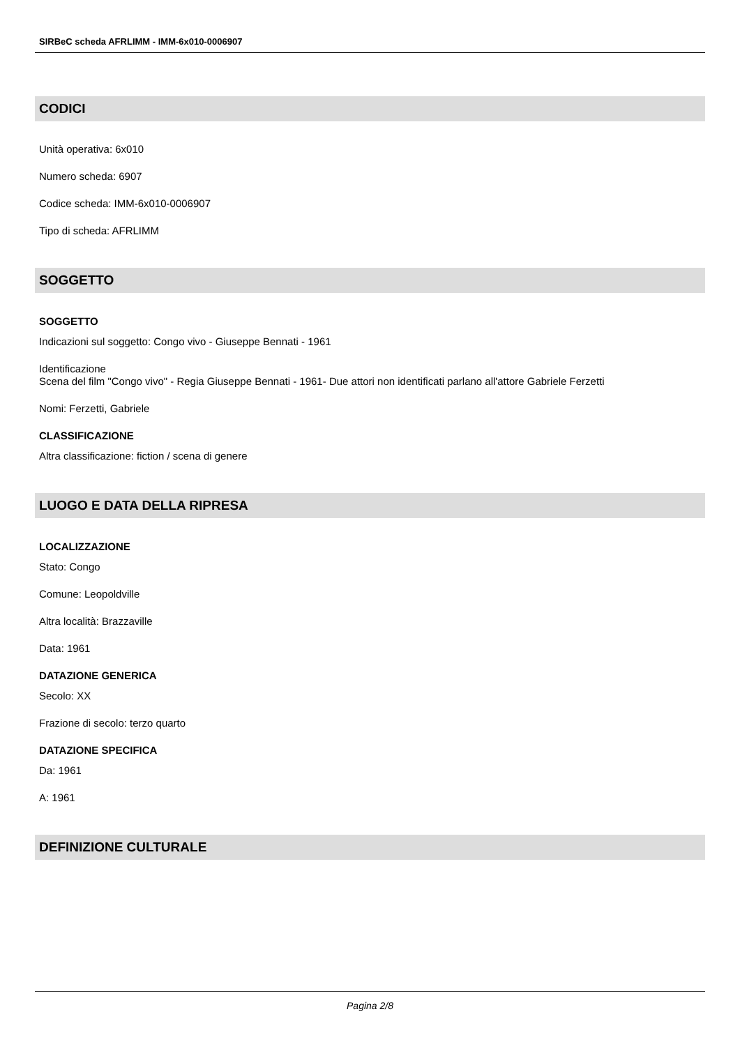SIRBeC scheda AFRLIMM - IMM-6x010-0006907
CODICI
Unità operativa: 6x010
Numero scheda: 6907
Codice scheda: IMM-6x010-0006907
Tipo di scheda: AFRLIMM
SOGGETTO
SOGGETTO
Indicazioni sul soggetto: Congo vivo - Giuseppe Bennati - 1961
Identificazione
Scena del film "Congo vivo" - Regia Giuseppe Bennati - 1961- Due attori non identificati parlano all'attore Gabriele Ferzetti
Nomi: Ferzetti, Gabriele
CLASSIFICAZIONE
Altra classificazione: fiction / scena di genere
LUOGO E DATA DELLA RIPRESA
LOCALIZZAZIONE
Stato: Congo
Comune: Leopoldville
Altra località: Brazzaville
Data: 1961
DATAZIONE GENERICA
Secolo: XX
Frazione di secolo: terzo quarto
DATAZIONE SPECIFICA
Da: 1961
A: 1961
DEFINIZIONE CULTURALE
Pagina 2/8